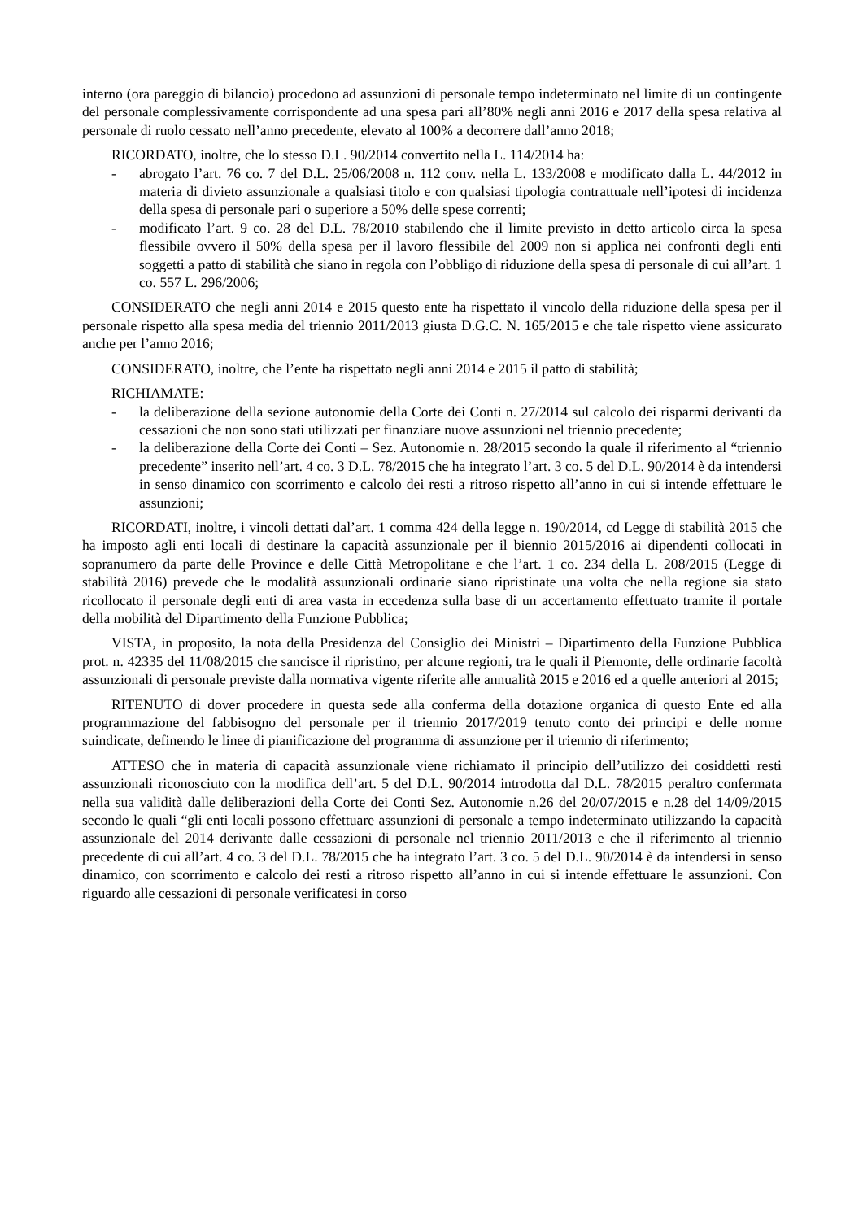interno (ora pareggio di bilancio) procedono ad assunzioni di personale tempo indeterminato nel limite di un contingente del personale complessivamente corrispondente ad una spesa pari all’80% negli anni 2016 e 2017 della spesa relativa al personale di ruolo cessato nell’anno precedente, elevato al 100% a decorrere dall’anno 2018;
RICORDATO, inoltre, che lo stesso D.L. 90/2014 convertito nella L. 114/2014 ha:
- abrogato l’art. 76 co. 7 del D.L. 25/06/2008 n. 112 conv. nella L. 133/2008 e modificato dalla L. 44/2012 in materia di divieto assunzionale a qualsiasi titolo e con qualsiasi tipologia contrattuale nell’ipotesi di incidenza della spesa di personale pari o superiore a 50% delle spese correnti;
- modificato l’art. 9 co. 28 del D.L. 78/2010 stabilendo che il limite previsto in detto articolo circa la spesa flessibile ovvero il 50% della spesa per il lavoro flessibile del 2009 non si applica nei confronti degli enti soggetti a patto di stabilità che siano in regola con l’obbligo di riduzione della spesa di personale di cui all’art. 1 co. 557 L. 296/2006;
CONSIDERATO che negli anni 2014 e 2015 questo ente ha rispettato il vincolo della riduzione della spesa per il personale rispetto alla spesa media del triennio 2011/2013 giusta D.G.C. N. 165/2015 e che tale rispetto viene assicurato anche per l’anno 2016;
CONSIDERATO, inoltre, che l’ente ha rispettato negli anni 2014 e 2015 il patto di stabilità;
RICHIAMATE:
- la deliberazione della sezione autonomie della Corte dei Conti n. 27/2014 sul calcolo dei risparmi derivanti da cessazioni che non sono stati utilizzati per finanziare nuove assunzioni nel triennio precedente;
- la deliberazione della Corte dei Conti – Sez. Autonomie n. 28/2015 secondo la quale il riferimento al “triennio precedente” inserito nell’art. 4 co. 3 D.L. 78/2015 che ha integrato l’art. 3 co. 5 del D.L. 90/2014 è da intendersi in senso dinamico con scorrimento e calcolo dei resti a ritroso rispetto all’anno in cui si intende effettuare le assunzioni;
RICORDATI, inoltre, i vincoli dettati dal’art. 1 comma 424 della legge n. 190/2014, cd Legge di stabilità 2015 che ha imposto agli enti locali di destinare la capacità assunzionale per il biennio 2015/2016 ai dipendenti collocati in sopranumero da parte delle Province e delle Città Metropolitane e che l’art. 1 co. 234 della L. 208/2015 (Legge di stabilità 2016) prevede che le modalità assunzionali ordinarie siano ripristinate una volta che nella regione sia stato ricollocato il personale degli enti di area vasta in eccedenza sulla base di un accertamento effettuato tramite il portale della mobilità del Dipartimento della Funzione Pubblica;
VISTA, in proposito, la nota della Presidenza del Consiglio dei Ministri – Dipartimento della Funzione Pubblica prot. n. 42335 del 11/08/2015 che sancisce il ripristino, per alcune regioni, tra le quali il Piemonte, delle ordinarie facoltà assunzionali di personale previste dalla normativa vigente riferite alle annualità 2015 e 2016 ed a quelle anteriori al 2015;
RITENUTO di dover procedere in questa sede alla conferma della dotazione organica di questo Ente ed alla programmazione del fabbisogno del personale per il triennio 2017/2019 tenuto conto dei principi e delle norme suindicate, definendo le linee di pianificazione del programma di assunzione per il triennio di riferimento;
ATTESO che in materia di capacità assunzionale viene richiamato il principio dell’utilizzo dei cosiddetti resti assunzionali riconosciuto con la modifica dell’art. 5 del D.L. 90/2014 introdotta dal D.L. 78/2015 peraltro confermata nella sua validità dalle deliberazioni della Corte dei Conti Sez. Autonomie n.26 del 20/07/2015 e n.28 del 14/09/2015 secondo le quali “gli enti locali possono effettuare assunzioni di personale a tempo indeterminato utilizzando la capacità assunzionale del 2014 derivante dalle cessazioni di personale nel triennio 2011/2013 e che il riferimento al triennio precedente di cui all’art. 4 co. 3 del D.L. 78/2015 che ha integrato l’art. 3 co. 5 del D.L. 90/2014 è da intendersi in senso dinamico, con scorrimento e calcolo dei resti a ritroso rispetto all’anno in cui si intende effettuare le assunzioni. Con riguardo alle cessazioni di personale verificatesi in corso